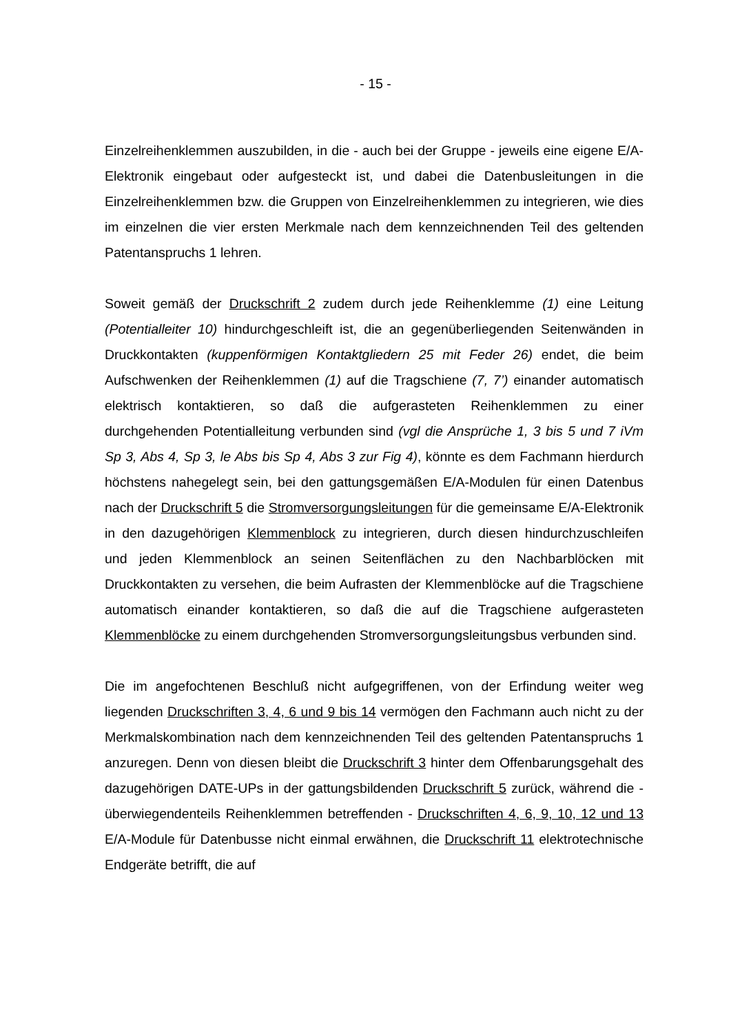- 15 -
Einzelreihenklemmen auszubilden, in die - auch bei der Gruppe - jeweils eine eigene E/A-Elektronik eingebaut oder aufgesteckt ist, und dabei die Datenbusleitungen in die Einzelreihenklemmen bzw. die Gruppen von Einzelreihenklemmen zu integrieren, wie dies im einzelnen die vier ersten Merkmale nach dem kennzeichnenden Teil des geltenden Patentanspruchs 1 lehren.
Soweit gemäß der Druckschrift 2 zudem durch jede Reihenklemme (1) eine Leitung (Potentialleiter 10) hindurchgeschleift ist, die an gegenüberliegenden Seitenwänden in Druckkontakten (kuppenförmigen Kontaktgliedern 25 mit Feder 26) endet, die beim Aufschwenken der Reihenklemmen (1) auf die Tragschiene (7, 7’) einander automatisch elektrisch kontaktieren, so daß die aufgerasteten Reihenklemmen zu einer durchgehenden Potentialleitung verbunden sind (vgl die Ansprüche 1, 3 bis 5 und 7 iVm Sp 3, Abs 4, Sp 3, le Abs bis Sp 4, Abs 3 zur Fig 4), könnte es dem Fachmann hierdurch höchstens nahegelegt sein, bei den gattungsgemäßen E/A-Modulen für einen Datenbus nach der Druckschrift 5 die Stromversorgungsleitungen für die gemeinsame E/A-Elektronik in den dazugehörigen Klemmenblock zu integrieren, durch diesen hindurchzuschleifen und jeden Klemmenblock an seinen Seitenflächen zu den Nachbarblöcken mit Druckkontakten zu versehen, die beim Aufrasten der Klemmenblöcke auf die Tragschiene automatisch einander kontaktieren, so daß die auf die Tragschiene aufgerasteten Klemmenblöcke zu einem durchgehenden Stromversorgungsleitungsbus verbunden sind.
Die im angefochtenen Beschluß nicht aufgegriffenen, von der Erfindung weiter weg liegenden Druckschriften 3, 4, 6 und 9 bis 14 vermögen den Fachmann auch nicht zu der Merkmalskombination nach dem kennzeichnenden Teil des geltenden Patentanspruchs 1 anzuregen. Denn von diesen bleibt die Druckschrift 3 hinter dem Offenbarungsgehalt des dazugehörigen DATE-UPs in der gattungsbildenden Druckschrift 5 zurück, während die - überwiegendenteils Reihenklemmen betreffenden - Druckschriften 4, 6, 9, 10, 12 und 13 E/A-Module für Datenbusse nicht einmal erwähnen, die Druckschrift 11 elektrotechnische Endgeräte betrifft, die auf